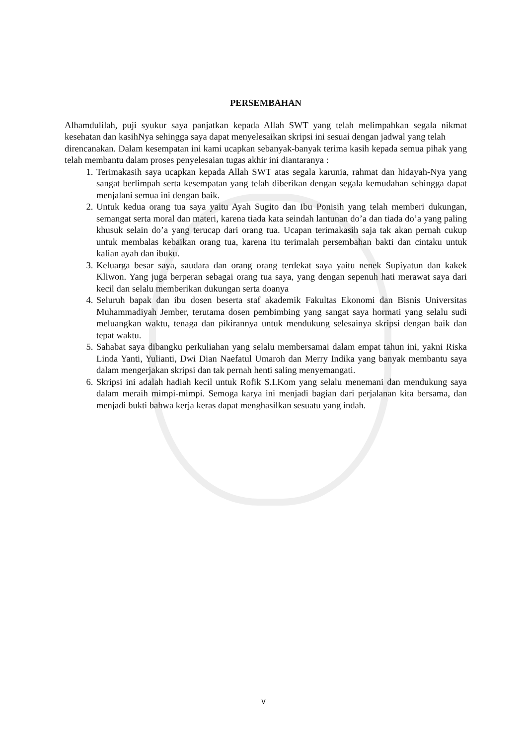PERSEMBAHAN
Alhamdulilah, puji syukur saya panjatkan kepada Allah SWT yang telah melimpahkan segala nikmat kesehatan dan kasihNya sehingga saya dapat menyelesaikan skripsi ini sesuai dengan jadwal yang telah
direncanakan. Dalam kesempatan ini kami ucapkan sebanyak-banyak terima kasih kepada semua pihak yang telah membantu dalam proses penyelesaian tugas akhir ini diantaranya :
1. Terimakasih saya ucapkan kepada Allah SWT atas segala karunia, rahmat dan hidayah-Nya yang sangat berlimpah serta kesempatan yang telah diberikan dengan segala kemudahan sehingga dapat menjalani semua ini dengan baik.
2. Untuk kedua orang tua saya yaitu Ayah Sugito dan Ibu Ponisih yang telah memberi dukungan, semangat serta moral dan materi, karena tiada kata seindah lantunan do’a dan tiada do’a yang paling khusuk selain do’a yang terucap dari orang tua. Ucapan terimakasih saja tak akan pernah cukup untuk membalas kebaikan orang tua, karena itu terimalah persembahan bakti dan cintaku untuk kalian ayah dan ibuku.
3. Keluarga besar saya, saudara dan orang orang terdekat saya yaitu nenek Supiyatun dan kakek Kliwon. Yang juga berperan sebagai orang tua saya, yang dengan sepenuh hati merawat saya dari kecil dan selalu memberikan dukungan serta doanya
4. Seluruh bapak dan ibu dosen beserta staf akademik Fakultas Ekonomi dan Bisnis Universitas Muhammadiyah Jember, terutama dosen pembimbing yang sangat saya hormati yang selalu sudi meluangkan waktu, tenaga dan pikirannya untuk mendukung selesainya skripsi dengan baik dan tepat waktu.
5. Sahabat saya dibangku perkuliahan yang selalu membersamai dalam empat tahun ini, yakni Riska Linda Yanti, Yulianti, Dwi Dian Naefatul Umaroh dan Merry Indika yang banyak membantu saya dalam mengerjakan skripsi dan tak pernah henti saling menyemangati.
6. Skripsi ini adalah hadiah kecil untuk Rofik S.I.Kom yang selalu menemani dan mendukung saya dalam meraih mimpi-mimpi. Semoga karya ini menjadi bagian dari perjalanan kita bersama, dan menjadi bukti bahwa kerja keras dapat menghasilkan sesuatu yang indah.
v